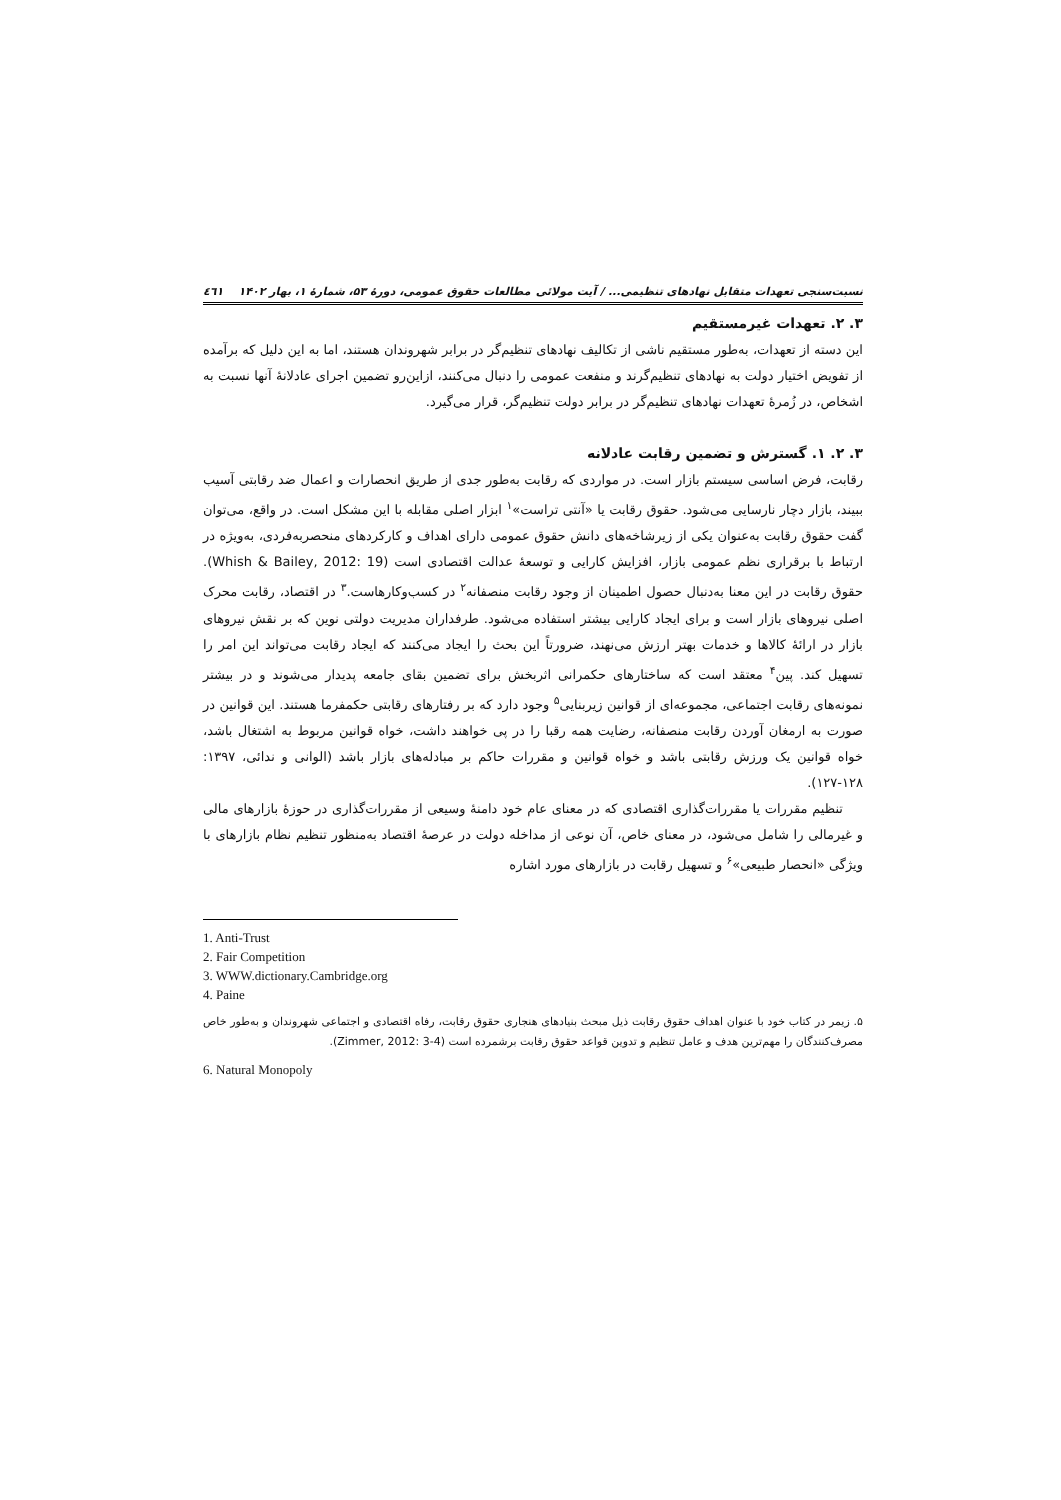نسبت‌سنجی تعهدات متقابل نهادهای تنظیمی... / آیت مولائی مطالعات حقوق عمومی، دورهٔ ۵۳، شمارهٔ ۱، بهار ۱۴۰۲ ٤٦١
۳. ۲. تعهدات غیرمستقیم
این دسته از تعهدات، به‌طور مستقیم ناشی از تکالیف نهادهای تنظیم‌گر در برابر شهروندان هستند، اما به این دلیل که برآمده از تفویض اختیار دولت به نهادهای تنظیم‌گرند و منفعت عمومی را دنبال می‌کنند، ازاین‌رو تضمین اجرای عادلانهٔ آنها نسبت به اشخاص، در زُمرهٔ تعهدات نهادهای تنظیم‌گر در برابر دولت تنظیم‌گر، قرار می‌گیرد.
۳. ۲. ۱. گسترش و تضمین رقابت عادلانه
رقابت، فرض اساسی سیستم بازار است. در مواردی که رقابت به‌طور جدی از طریق انحصارات و اعمال ضد رقابتی آسیب ببیند، بازار دچار نارسایی می‌شود. حقوق رقابت یا «آنتی تراست»<sup>۱</sup> ابزار اصلی مقابله با این مشکل است. در واقع، می‌توان گفت حقوق رقابت به‌عنوان یکی از زیرشاخه‌های دانش حقوق عمومی دارای اهداف و کارکردهای منحصربه‌فردی، به‌ویژه در ارتباط با برقراری نظم عمومی بازار، افزایش کارایی و توسعهٔ عدالت اقتصادی است (Whish & Bailey, 2012: 19). حقوق رقابت در این معنا به‌دنبال حصول اطمینان از وجود رقابت منصفانه<sup>۲</sup> در کسب‌وکارهاست.<sup>۳</sup> در اقتصاد، رقابت محرک اصلی نیروهای بازار است و برای ایجاد کارایی بیشتر استفاده می‌شود. طرفداران مدیریت دولتی نوین که بر نقش نیروهای بازار در ارائهٔ کالاها و خدمات بهتر ارزش می‌نهند، ضرورتاً این بحث را ایجاد می‌کنند که ایجاد رقابت می‌تواند این امر را تسهیل کند. پین<sup>۴</sup> معتقد است که ساختارهای حکمرانی اثربخش برای تضمین بقای جامعه پدیدار می‌شوند و در بیشتر نمونه‌های رقابت اجتماعی، مجموعه‌ای از قوانین زیربنایی<sup>۵</sup> وجود دارد که بر رفتارهای رقابتی حکمفرما هستند. این قوانین در صورت به ارمغان آوردن رقابت منصفانه، رضایت همه رقبا را در پی خواهند داشت، خواه قوانین مربوط به اشتغال باشد، خواه قوانین یک ورزش رقابتی باشد و خواه قوانین و مقررات حاکم بر مبادله‌های بازار باشد (الوانی و ندائی، ۱۳۹۷: ۱۲۸-۱۲۷).
تنظیم مقررات یا مقررات‌گذاری اقتصادی که در معنای عام خود دامنهٔ وسیعی از مقررات‌گذاری در حوزهٔ بازارهای مالی و غیرمالی را شامل می‌شود، در معنای خاص، آن نوعی از مداخله دولت در عرصهٔ اقتصاد به‌منظور تنظیم نظام بازارهای با ویژگی «انحصار طبیعی»<sup>۶</sup> و تسهیل رقابت در بازارهای مورد اشاره
1. Anti-Trust
2. Fair Competition
3. WWW.dictionary.Cambridge.org
4. Paine
۵. زیمر در کتاب خود با عنوان اهداف حقوق رقابت ذیل مبحث بنیادهای هنجاری حقوق رقابت، رفاه اقتصادی و اجتماعی شهروندان و به‌طور خاص مصرف‌کنندگان را مهم‌ترین هدف و عامل تنظیم و تدوین قواعد حقوق رقابت برشمرده است (Zimmer, 2012: 3-4).
6. Natural Monopoly